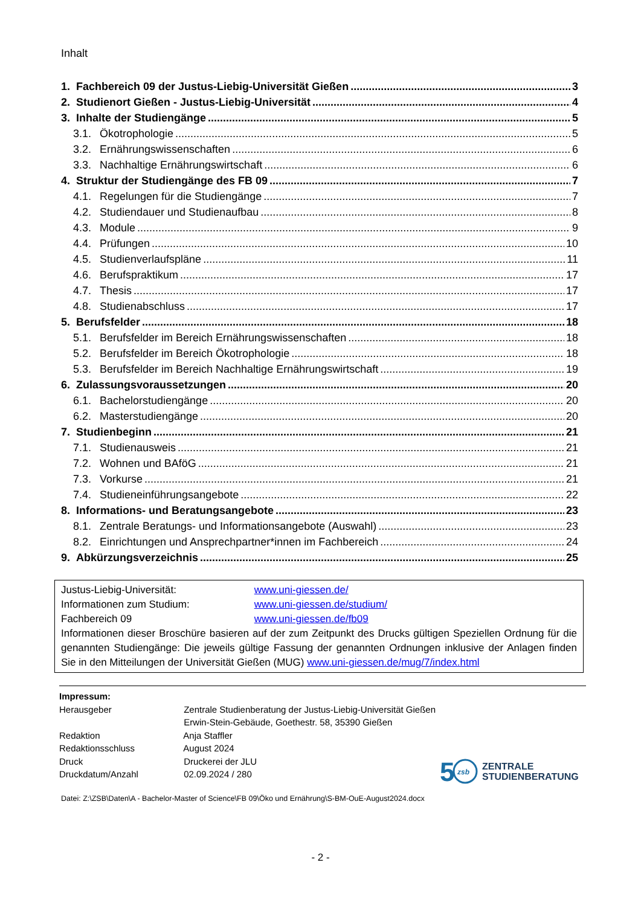Inhalt
1. Fachbereich 09 der Justus-Liebig-Universität Gießen 3
2. Studienort Gießen - Justus-Liebig-Universität 4
3. Inhalte der Studiengänge 5
3.1. Ökotrophologie 5
3.2. Ernährungswissenschaften 6
3.3. Nachhaltige Ernährungswirtschaft 6
4. Struktur der Studiengänge des FB 09 7
4.1. Regelungen für die Studiengänge 7
4.2. Studiendauer und Studienaufbau 8
4.3. Module 9
4.4. Prüfungen 10
4.5. Studienverlaufspläne 11
4.6. Berufspraktikum 17
4.7. Thesis 17
4.8. Studienabschluss 17
5. Berufsfelder 18
5.1. Berufsfelder im Bereich Ernährungswissenschaften 18
5.2. Berufsfelder im Bereich Ökotrophologie 18
5.3. Berufsfelder im Bereich Nachhaltige Ernährungswirtschaft 19
6. Zulassungsvoraussetzungen 20
6.1. Bachelorstudiengänge 20
6.2. Masterstudiengänge 20
7. Studienbeginn 21
7.1. Studienausweis 21
7.2. Wohnen und BAföG 21
7.3. Vorkurse 21
7.4. Studieneinführungsangebote 22
8. Informations- und Beratungsangebote 23
8.1. Zentrale Beratungs- und Informationsangebote (Auswahl) 23
8.2. Einrichtungen und Ansprechpartner*innen im Fachbereich 24
9. Abkürzungsverzeichnis 25
Justus-Liebig-Universität: www.uni-giessen.de/
Informationen zum Studium: www.uni-giessen.de/studium/
Fachbereich 09 www.uni-giessen.de/fb09
Informationen dieser Broschüre basieren auf der zum Zeitpunkt des Drucks gültigen Speziellen Ordnung für die genannten Studiengänge: Die jeweils gültige Fassung der genannten Ordnungen inklusive der Anlagen finden Sie in den Mitteilungen der Universität Gießen (MUG) www.uni-giessen.de/mug/7/index.html
Impressum:
Herausgeber Zentrale Studienberatung der Justus-Liebig-Universität Gießen
Erwin-Stein-Gebäude, Goethestr. 58, 35390 Gießen
Redaktion Anja Staffler
Redaktionsschluss August 2024
Druck Druckerei der JLU
Druckdatum/Anzahl 02.09.2024 / 280
5
zsb
ZENTRALE
STUDIENBERATUNG
Datei: Z:\ZSB\Daten\A - Bachelor-Master of Science\FB 09\Öko und Ernährung\S-BM-OuE-August2024.docx
- 2 -